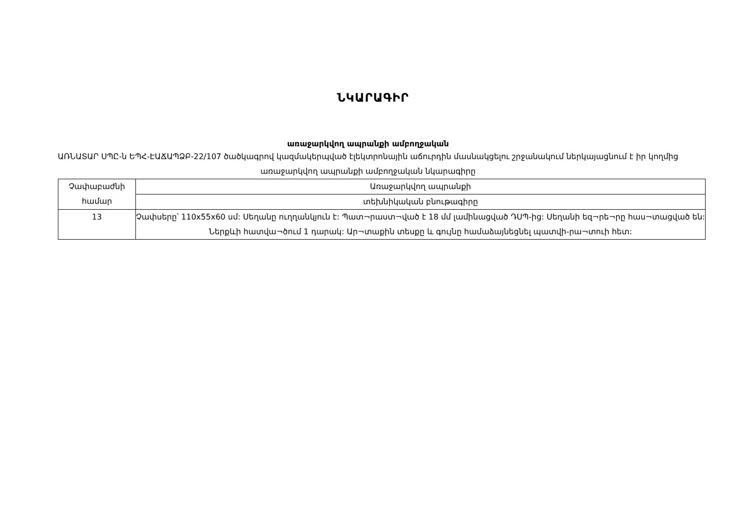ՆԿԱՐԱԳԻՐ
առաջարկվող ապրանքի ամբողջական
ԱՌՆԱՏԱՐ ՍՊԸ-ն ԵՊՀ-ԷԱՃԱՊՁԲ-22/107 ծածկագրով կազմակերպված էլեկտրոնային աճուրդին մասնակցելու շրջանակում ներկայացնում է իր կողմից առաջարկվող ապրանքի ամբողջական նկարագիրը
| Չափաբաժնի համար | Առաջարկվող ապրանքի |
| | տեխնիկական բնութագիրը |
| 13 | Չափսերը՝ 110x55x60 սմ: Սեղանը ուղղանկյուն է: Պատ¬րաստ¬ված է 18 մմ լամինացված ԴՍՊ-ից: Սեղանի եզ¬րե¬րը հաս¬տացված են: Ներքևի հատվա¬ծում 1 դարակ: Ար¬տաքին տեսքը և գույնը համաձայնեցնել պատվի-րա¬տուի հետ: |